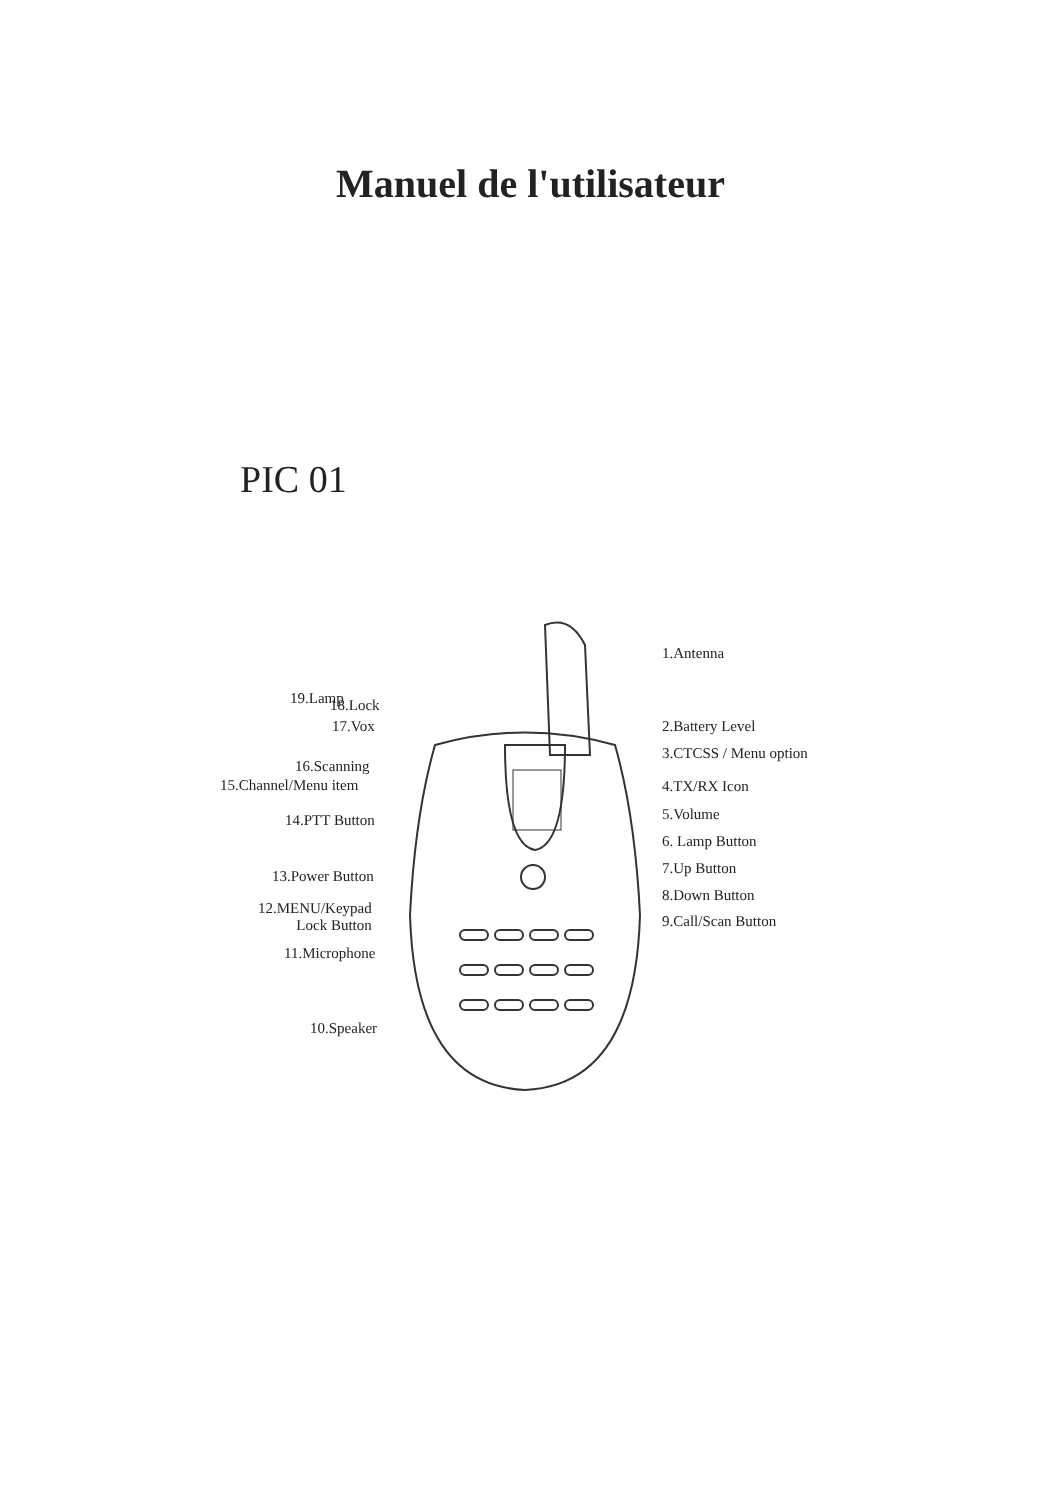Manuel de l'utilisateur
PIC 01
19.Lamp 18.Lock
17.Vox
16.Scanning
15.Channel/Menu item
14.PTT Button
13.Power Button
12.MENU/Keypad
Lock Button
11.Microphone
10.Speaker
1.Antenna
2.Battery Level
3.CTCSS / Menu option
4.TX/RX Icon
5.Volume
6. Lamp Button
7.Up Button
8.Down Button
9.Call/Scan Button